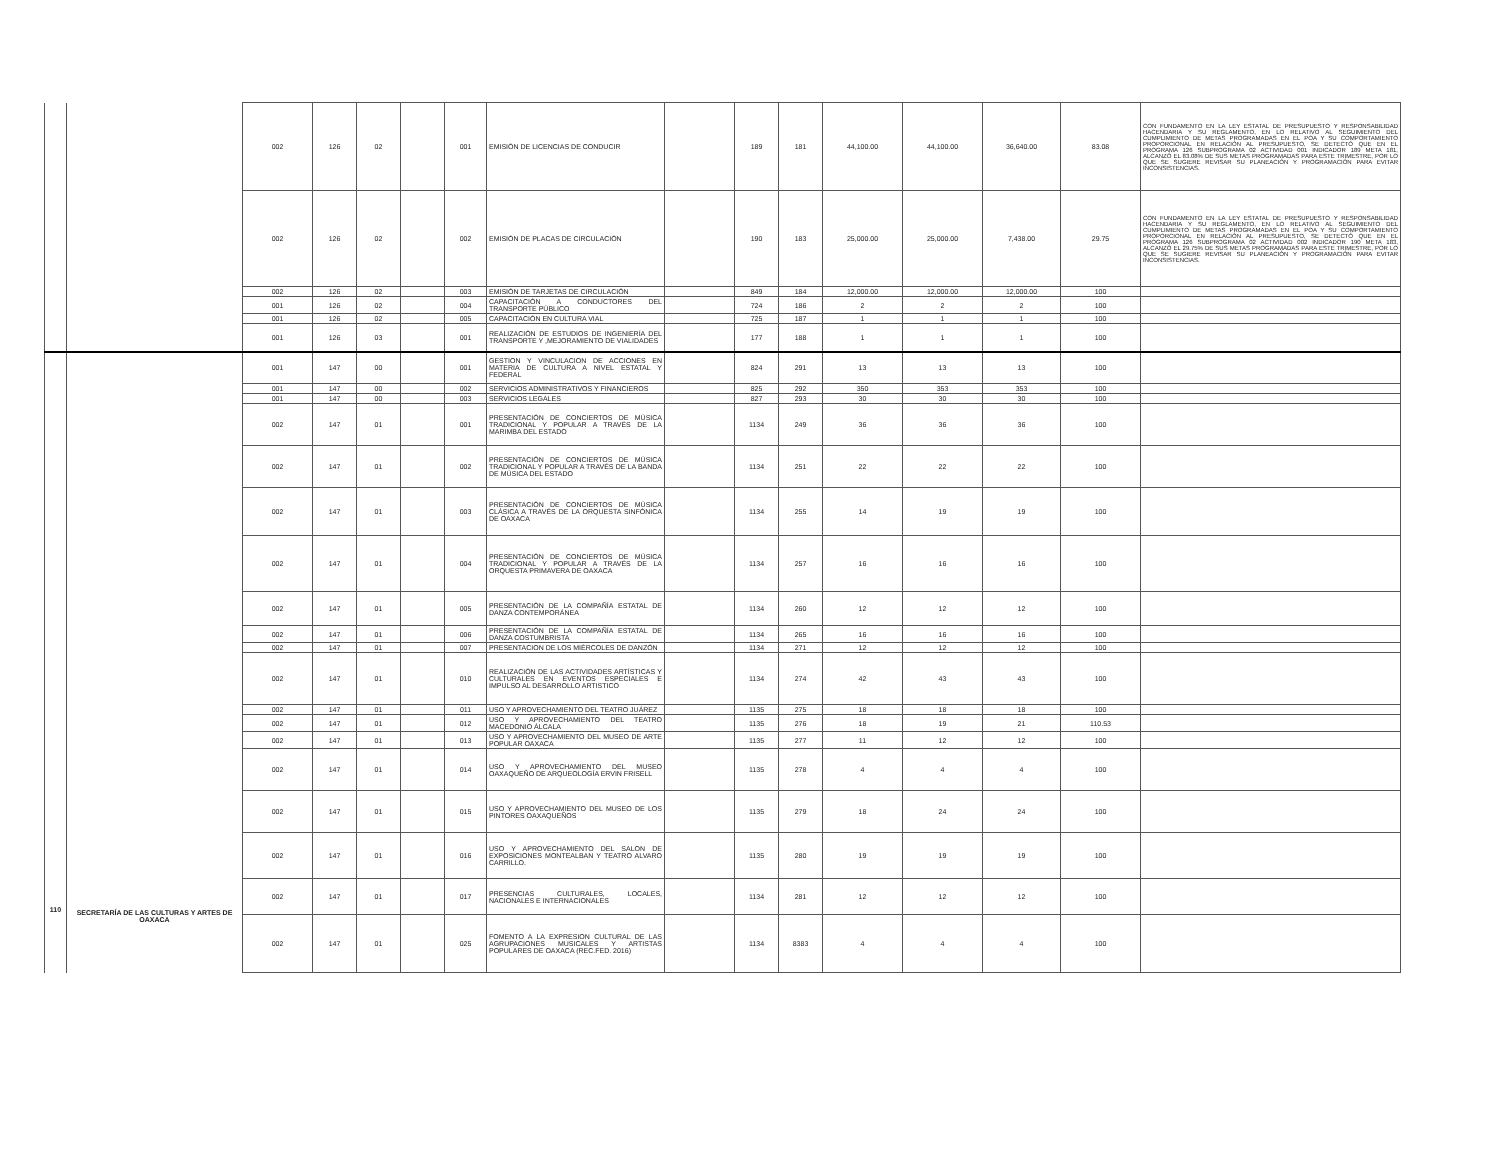| | | 002 | 126 | 02 | | 001 | EMISIÓN DE LICENCIAS DE CONDUCIR | | 189 | 181 | 44,100.00 | 44,100.00 | 36,640.00 | 83.08 | CON FUNDAMENTO EN LA LEY ESTATAL DE PRESUPUESTO Y RESPONSABILIDAD HACENDARIA Y SU REGLAMENTO, EN LO RELATIVO AL SEGUIMIENTO DEL CUMPLIMIENTO DE METAS PROGRAMADAS EN EL POA Y SU COMPORTAMIENTO PROPORCIONAL EN RELACIÓN AL PRESUPUESTO, SE DETECTÓ QUE EN EL PROGRAMA 126 SUBPROGRAMA 02 ACTIVIDAD 001 INDICADOR 189 META 181, ALCANZÓ EL 83.08% DE SUS METAS PROGRAMADAS PARA ESTE TRIMESTRE, POR LO QUE SE SUGIERE REVISAR SU PLANEACIÓN Y PROGRAMACIÓN PARA EVITAR INCONSISTENCIAS. |
| | | 002 | 126 | 02 | | 002 | EMISIÓN DE PLACAS DE CIRCULACIÓN | | 190 | 183 | 25,000.00 | 25,000.00 | 7,438.00 | 29.75 | CON FUNDAMENTO EN LA LEY ESTATAL DE PRESUPUESTO Y RESPONSABILIDAD HACENDARIA Y SU REGLAMENTO, EN LO RELATIVO AL SEGUIMIENTO DEL CUMPLIMIENTO DE METAS PROGRAMADAS EN EL POA Y SU COMPORTAMIENTO PROPORCIONAL EN RELACIÓN AL PRESUPUESTO, SE DETECTÓ QUE EN EL PROGRAMA 126 SUBPROGRAMA 02 ACTIVIDAD 002 INDICADOR 190 META 183, ALCANZÓ EL 29.75% DE SUS METAS PROGRAMADAS PARA ESTE TRIMESTRE, POR LO QUE SE SUGIERE REVISAR SU PLANEACIÓN Y PROGRAMACIÓN PARA EVITAR INCONSISTENCIAS. |
| | | 002 | 126 | 02 | | 003 | EMISIÓN DE TARJETAS DE CIRCULACIÓN | | 849 | 184 | 12,000.00 | 12,000.00 | 12,000.00 | 100 | |
| | | 001 | 126 | 02 | | 004 | CAPACITACIÓN A CONDUCTORES DEL TRANSPORTE PÚBLICO | | 724 | 186 | 2 | 2 | 2 | 100 | |
| | | 001 | 126 | 02 | | 005 | CAPACITACIÓN EN CULTURA VIAL | | 725 | 187 | 1 | 1 | 1 | 100 | |
| | | 001 | 126 | 03 | | 001 | REALIZACIÓN DE ESTUDIOS DE INGENIERÍA DEL TRANSPORTE Y ,MEJORAMIENTO DE VIALIDADES | | 177 | 188 | 1 | 1 | 1 | 100 | |
| 110 | SECRETARÍA DE LAS CULTURAS Y ARTES DE OAXACA | 001 | 147 | 00 | | 001 | GESTION Y VINCULACION DE ACCIONES EN MATERIA DE CULTURA A NIVEL ESTATAL Y FEDERAL | | 824 | 291 | 13 | 13 | 13 | 100 | |
| | | 001 | 147 | 00 | | 002 | SERVICIOS ADMINISTRATIVOS Y FINANCIEROS | | 825 | 292 | 350 | 353 | 353 | 100 | |
| | | 001 | 147 | 00 | | 003 | SERVICIOS LEGALES | | 827 | 293 | 30 | 30 | 30 | 100 | |
| | | 002 | 147 | 01 | | 001 | PRESENTACIÓN DE CONCIERTOS DE MÚSICA TRADICIONAL Y POPULAR A TRAVÉS DE LA MARIMBA DEL ESTADO | | 1134 | 249 | 36 | 36 | 36 | 100 | |
| | | 002 | 147 | 01 | | 002 | PRESENTACIÓN DE CONCIERTOS DE MÚSICA TRADICIONAL Y POPULAR A TRAVÉS DE LA BANDA DE MÚSICA DEL ESTADO | | 1134 | 251 | 22 | 22 | 22 | 100 | |
| | | 002 | 147 | 01 | | 003 | PRESENTACIÓN DE CONCIERTOS DE MÚSICA CLÁSICA A TRAVÉS DE LA ORQUESTA SINFÓNICA DE OAXACA | | 1134 | 255 | 14 | 19 | 19 | 100 | |
| | | 002 | 147 | 01 | | 004 | PRESENTACIÓN DE CONCIERTOS DE MÚSICA TRADICIONAL Y POPULAR A TRAVÉS DE LA ORQUESTA PRIMAVERA DE OAXACA | | 1134 | 257 | 16 | 16 | 16 | 100 | |
| | | 002 | 147 | 01 | | 005 | PRESENTACIÓN DE LA COMPAÑÍA ESTATAL DE DANZA CONTEMPORÁNEA | | 1134 | 260 | 12 | 12 | 12 | 100 | |
| | | 002 | 147 | 01 | | 006 | PRESENTACIÓN DE LA COMPAÑÍA ESTATAL DE DANZA COSTUMBRISTA | | 1134 | 265 | 16 | 16 | 16 | 100 | |
| | | 002 | 147 | 01 | | 007 | PRESENTACION DE LOS MIÉRCOLES DE DANZÓN | | 1134 | 271 | 12 | 12 | 12 | 100 | |
| | | 002 | 147 | 01 | | 010 | REALIZACIÓN DE LAS ACTIVIDADES ARTÍSTICAS Y CULTURALES EN EVENTOS ESPECIALES E IMPULSO AL DESARROLLO ARTISTICO | | 1134 | 274 | 42 | 43 | 43 | 100 | |
| | | 002 | 147 | 01 | | 011 | USO Y APROVECHAMIENTO DEL TEATRO JUÁREZ | | 1135 | 275 | 18 | 18 | 18 | 100 | |
| | | 002 | 147 | 01 | | 012 | USO Y APROVECHAMIENTO DEL TEATRO MACEDONIO ÁLCALA | | 1135 | 276 | 18 | 19 | 21 | 110.53 | |
| | | 002 | 147 | 01 | | 013 | USO Y APROVECHAMIENTO DEL MUSEO DE ARTE POPULAR OAXACA | | 1135 | 277 | 11 | 12 | 12 | 100 | |
| | | 002 | 147 | 01 | | 014 | USO Y APROVECHAMIENTO DEL MUSEO OAXAQUEÑO DE ARQUEOLOGÍA ERVIN FRISELL | | 1135 | 278 | 4 | 4 | 4 | 100 | |
| | | 002 | 147 | 01 | | 015 | USO Y APROVECHAMIENTO DEL MUSEO DE LOS PINTORES OAXAQUEÑOS | | 1135 | 279 | 18 | 24 | 24 | 100 | |
| | | 002 | 147 | 01 | | 016 | USO Y APROVECHAMIENTO DEL SALON DE EXPOSICIONES MONTEALBAN Y TEATRO ALVARO CARRILLO. | | 1135 | 280 | 19 | 19 | 19 | 100 | |
| | | 002 | 147 | 01 | | 017 | PRESENCIAS CULTURALES, LOCALES, NACIONALES E INTERNACIONALES | | 1134 | 281 | 12 | 12 | 12 | 100 | |
| | | 002 | 147 | 01 | | 025 | FOMENTO A LA EXPRESION CULTURAL DE LAS AGRUPACIONES MUSICALES Y ARTISTAS POPULARES DE OAXACA (REC.FED. 2016) | | 1134 | 8383 | 4 | 4 | 4 | 100 | |